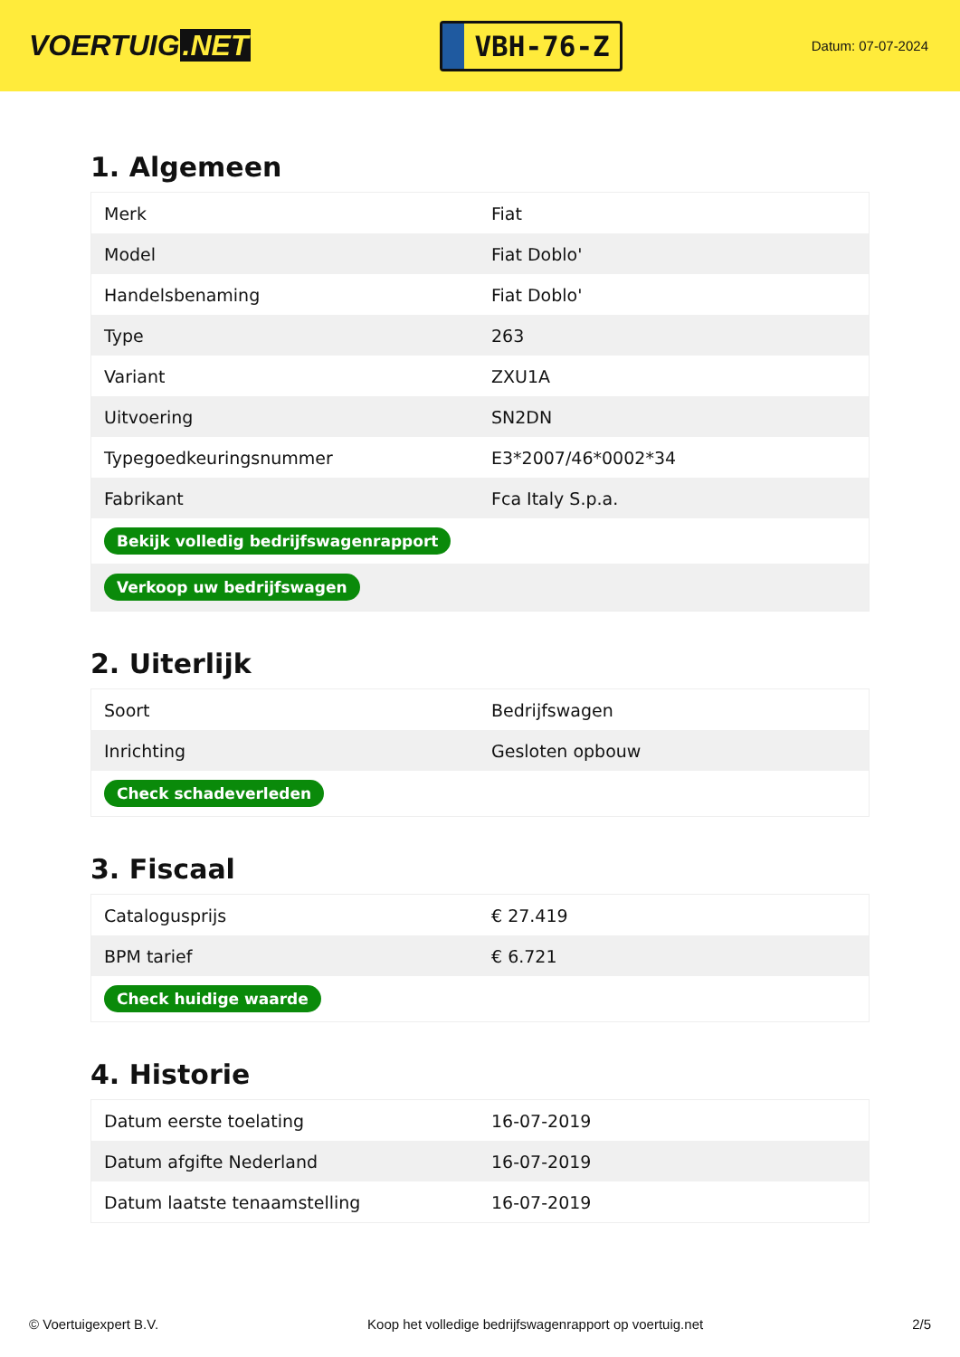VOERTUIG.NET
VBH-76-Z
Datum: 07-07-2024
1. Algemeen
| Merk | Fiat |
| Model | Fiat Doblo' |
| Handelsbenaming | Fiat Doblo' |
| Type | 263 |
| Variant | ZXU1A |
| Uitvoering | SN2DN |
| Typegoedkeuringsnummer | E3*2007/46*0002*34 |
| Fabrikant | Fca Italy S.p.a. |
| Bekijk volledig bedrijfswagenrapport | |
| Verkoop uw bedrijfswagen | |
2. Uiterlijk
| Soort | Bedrijfswagen |
| Inrichting | Gesloten opbouw |
| Check schadeverleden | |
3. Fiscaal
| Catalogusprijs | € 27.419 |
| BPM tarief | € 6.721 |
| Check huidige waarde | |
4. Historie
| Datum eerste toelating | 16-07-2019 |
| Datum afgifte Nederland | 16-07-2019 |
| Datum laatste tenaamstelling | 16-07-2019 |
© Voertuigexpert B.V. Koop het volledige bedrijfswagenrapport op voertuig.net 2/5